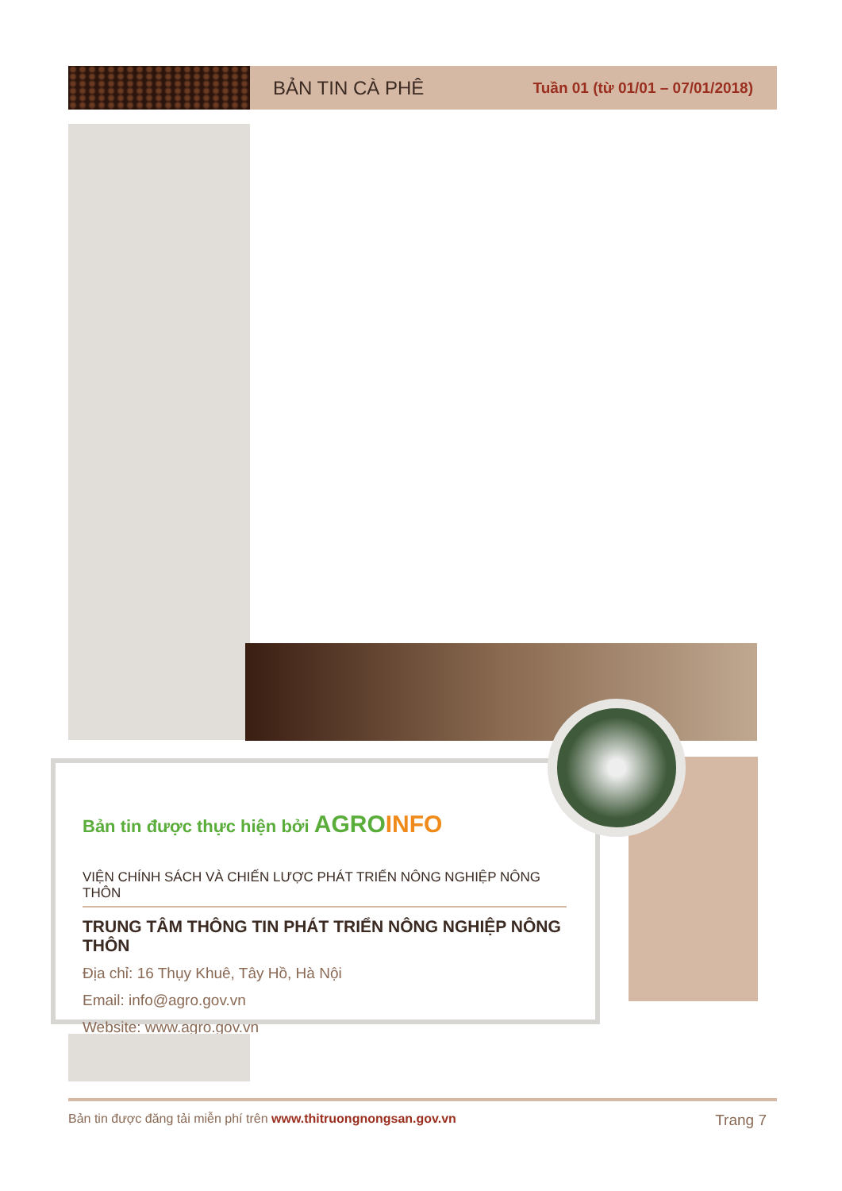BẢN TIN CÀ PHÊ
Tuần 01 (từ 01/01 – 07/01/2018)
Bản tin được thực hiện bởi AGRO INFO
VIỆN CHÍNH SÁCH VÀ CHIẾN LƯỢC PHÁT TRIỂN NÔNG NGHIỆP NÔNG THÔN
TRUNG TÂM THÔNG TIN PHÁT TRIỂN NÔNG NGHIỆP NÔNG THÔN
Địa chỉ: 16 Thụy Khuê, Tây Hồ, Hà Nội
Email: info@agro.gov.vn
Website: www.agro.gov.vn
Bản tin được đăng tải miễn phí trên www.thitruongnongsan.gov.vn Trang 7